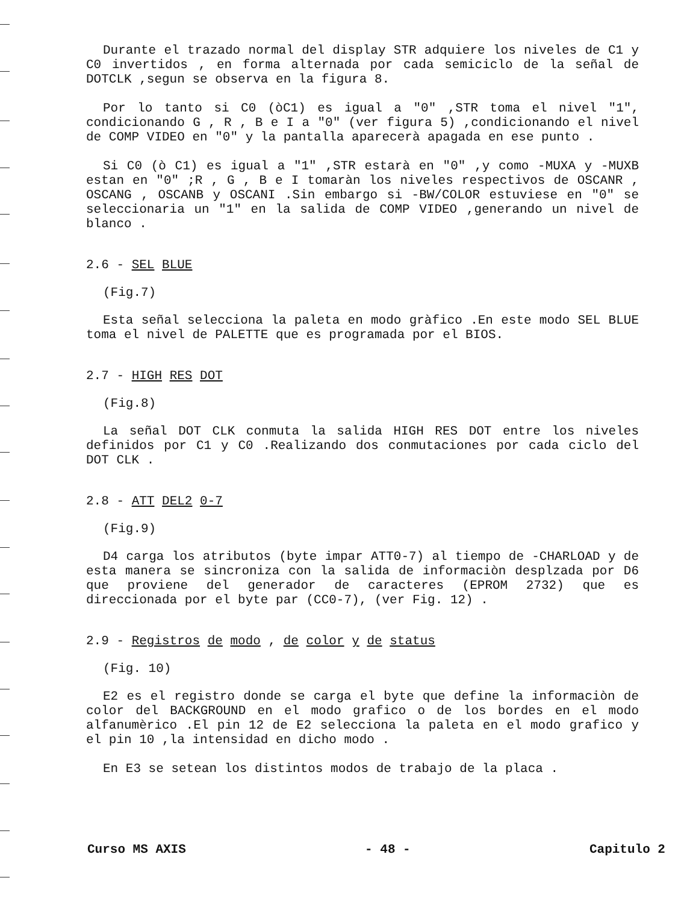Durante el trazado normal del display STR adquiere los niveles de C1 y C0 invertidos , en forma alternada por cada semiciclo de la señal de DOTCLK ,segun se observa en la figura 8.
Por lo tanto si C0 (òC1) es igual a "0" ,STR toma el nivel "1", condicionando G , R , B e I a "0" (ver figura 5) ,condicionando el nivel de COMP VIDEO en "0" y la pantalla aparecerà apagada en ese punto .
Si C0 (ò C1) es igual a "1" ,STR estarà en "0" ,y como -MUXA y -MUXB estan en "0" ;R , G , B e I tomaràn los niveles respectivos de OSCANR , OSCANG , OSCANB y OSCANI .Sin embargo si -BW/COLOR estuviese en "0" se seleccionaria un "1" en la salida de COMP VIDEO ,generando un nivel de blanco .
2.6 - SEL BLUE
(Fig.7)
Esta señal selecciona la paleta en modo gràfico .En este modo SEL BLUE toma el nivel de PALETTE que es programada por el BIOS.
2.7 - HIGH RES DOT
(Fig.8)
La señal DOT CLK conmuta la salida HIGH RES DOT entre los niveles definidos por C1 y C0 .Realizando dos conmutaciones por cada ciclo del DOT CLK .
2.8 - ATT DEL2 0-7
(Fig.9)
D4 carga los atributos (byte impar ATT0-7) al tiempo de -CHARLOAD y de esta manera se sincroniza con la salida de informaciòn desplzada por D6 que proviene del generador de caracteres (EPROM 2732) que es direccionada por el byte par (CC0-7), (ver Fig. 12) .
2.9 - Registros de modo , de color y de status
(Fig. 10)
E2 es el registro donde se carga el byte que define la informaciòn de color del BACKGROUND en el modo grafico o de los bordes en el modo alfanumèrico .El pin 12 de E2 selecciona la paleta en el modo grafico y el pin 10 ,la intensidad en dicho modo .
En E3 se setean los distintos modos de trabajo de la placa .
Curso MS AXIS - 48 - Capitulo 2